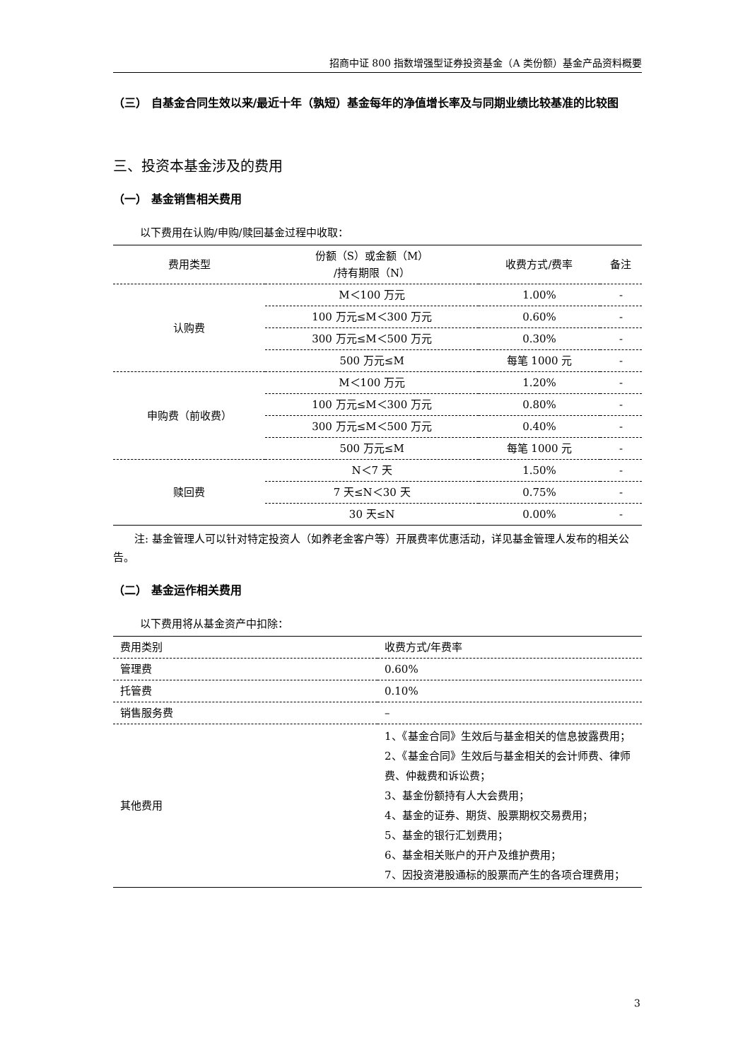招商中证 800 指数增强型证券投资基金（A 类份额）基金产品资料概要
（三） 自基金合同生效以来/最近十年（孰短）基金每年的净值增长率及与同期业绩比较基准的比较图
三、投资本基金涉及的费用
（一） 基金销售相关费用
以下费用在认购/申购/赎回基金过程中收取：
| 费用类型 | 份额（S）或金额（M） /持有期限（N） | 收费方式/费率 | 备注 |
| --- | --- | --- | --- |
| 认购费 | M＜100 万元 | 1.00% | - |
| | 100 万元≤M＜300 万元 | 0.60% | - |
| | 300 万元≤M＜500 万元 | 0.30% | - |
| | 500 万元≤M | 每笔 1000 元 | - |
| 申购费（前收费） | M＜100 万元 | 1.20% | - |
| | 100 万元≤M＜300 万元 | 0.80% | - |
| | 300 万元≤M＜500 万元 | 0.40% | - |
| | 500 万元≤M | 每笔 1000 元 | - |
| 赎回费 | N＜7 天 | 1.50% | - |
| | 7 天≤N＜30 天 | 0.75% | - |
| | 30 天≤N | 0.00% | - |
注: 基金管理人可以针对特定投资人（如养老金客户等）开展费率优惠活动，详见基金管理人发布的相关公告。
（二） 基金运作相关费用
以下费用将从基金资产中扣除：
| 费用类别 | 收费方式/年费率 |
| --- | --- |
| 管理费 | 0.60% |
| 托管费 | 0.10% |
| 销售服务费 | – |
| 其他费用 | 1、《基金合同》生效后与基金相关的信息披露费用； 2、《基金合同》生效后与基金相关的会计师费、律师费、仲裁费和诉讼费； 3、基金份额持有人大会费用； 4、基金的证券、期货、股票期权交易费用； 5、基金的银行汇划费用； 6、基金相关账户的开户及维护费用； 7、因投资港股通标的股票而产生的各项合理费用； |
3